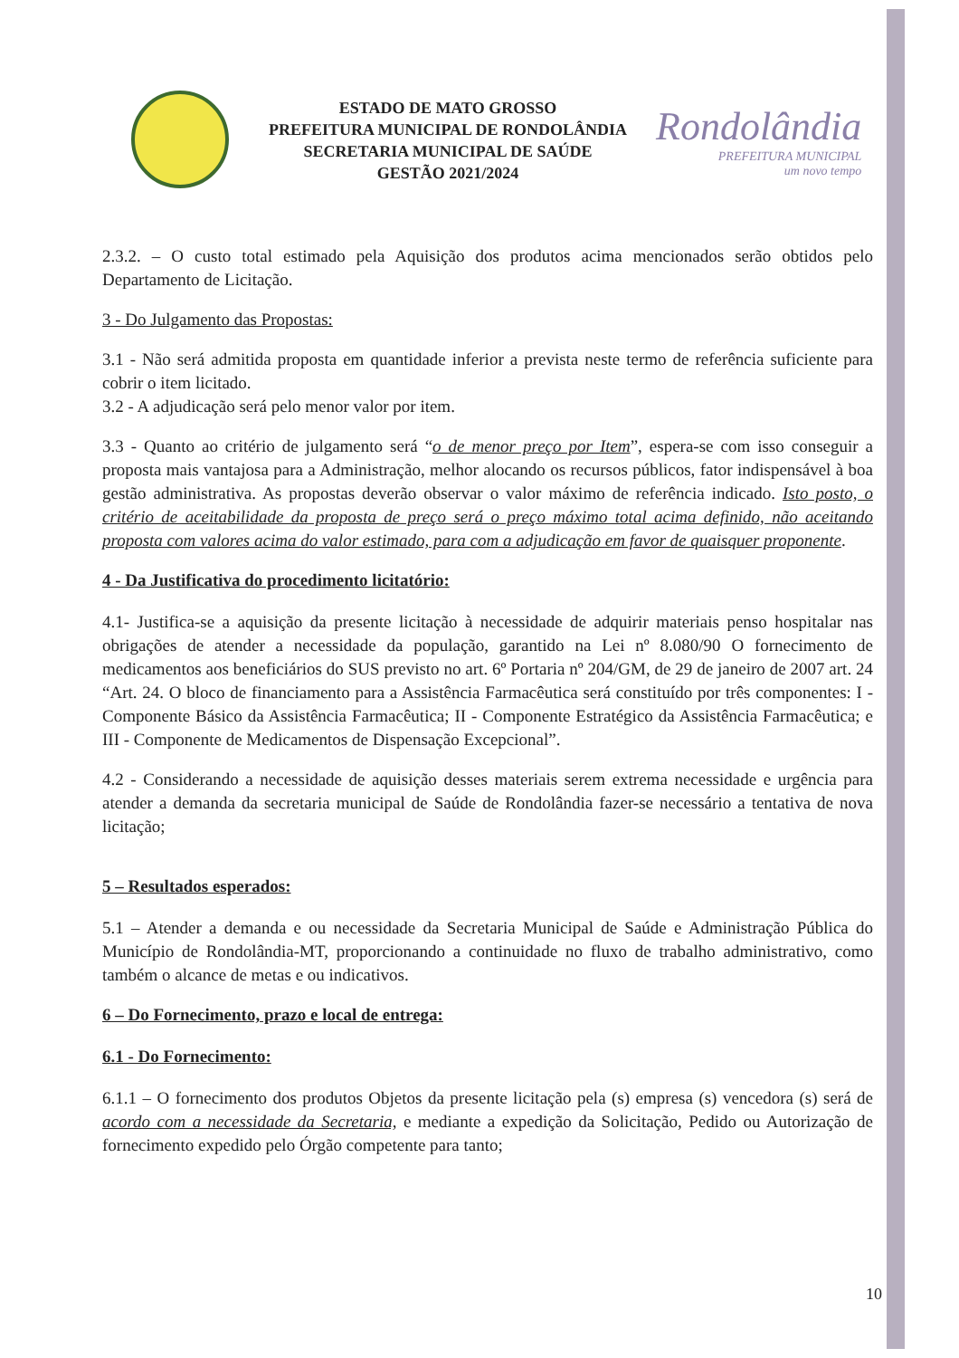ESTADO DE MATO GROSSO
PREFEITURA MUNICIPAL DE RONDOLÂNDIA
SECRETARIA MUNICIPAL DE SAÚDE
GESTÃO 2021/2024
Rondolândia
PREFEITURA MUNICIPAL
um novo tempo
2.3.2. – O custo total estimado pela Aquisição dos produtos acima mencionados serão obtidos pelo Departamento de Licitação.
3 - Do Julgamento das Propostas:
3.1 - Não será admitida proposta em quantidade inferior a prevista neste termo de referência suficiente para cobrir o item licitado.
3.2 - A adjudicação será pelo menor valor por item.
3.3 - Quanto ao critério de julgamento será “o de menor preço por Item”, espera-se com isso conseguir a proposta mais vantajosa para a Administração, melhor alocando os recursos públicos, fator indispensável à boa gestão administrativa. As propostas deverão observar o valor máximo de referência indicado. Isto posto, o critério de aceitabilidade da proposta de preço será o preço máximo total acima definido, não aceitando proposta com valores acima do valor estimado, para com a adjudicação em favor de quaisquer proponente.
4 - Da Justificativa do procedimento licitatório:
4.1- Justifica-se a aquisição da presente licitação à necessidade de adquirir materiais penso hospitalar nas obrigações de atender a necessidade da população, garantido na Lei nº 8.080/90 O fornecimento de medicamentos aos beneficiários do SUS previsto no art. 6º Portaria nº 204/GM, de 29 de janeiro de 2007 art. 24 “Art. 24. O bloco de financiamento para a Assistência Farmacêutica será constituído por três componentes: I - Componente Básico da Assistência Farmacêutica; II - Componente Estratégico da Assistência Farmacêutica; e III - Componente de Medicamentos de Dispensação Excepcional”.
4.2 - Considerando a necessidade de aquisição desses materiais serem extrema necessidade e urgência para atender a demanda da secretaria municipal de Saúde de Rondolândia fazer-se necessário a tentativa de nova licitação;
5 – Resultados esperados:
5.1 – Atender a demanda e ou necessidade da Secretaria Municipal de Saúde e Administração Pública do Município de Rondolândia-MT, proporcionando a continuidade no fluxo de trabalho administrativo, como também o alcance de metas e ou indicativos.
6 – Do Fornecimento, prazo e local de entrega:
6.1 - Do Fornecimento:
6.1.1 – O fornecimento dos produtos Objetos da presente licitação pela (s) empresa (s) vencedora (s) será de acordo com a necessidade da Secretaria, e mediante a expedição da Solicitação, Pedido ou Autorização de fornecimento expedido pelo Órgão competente para tanto;
10